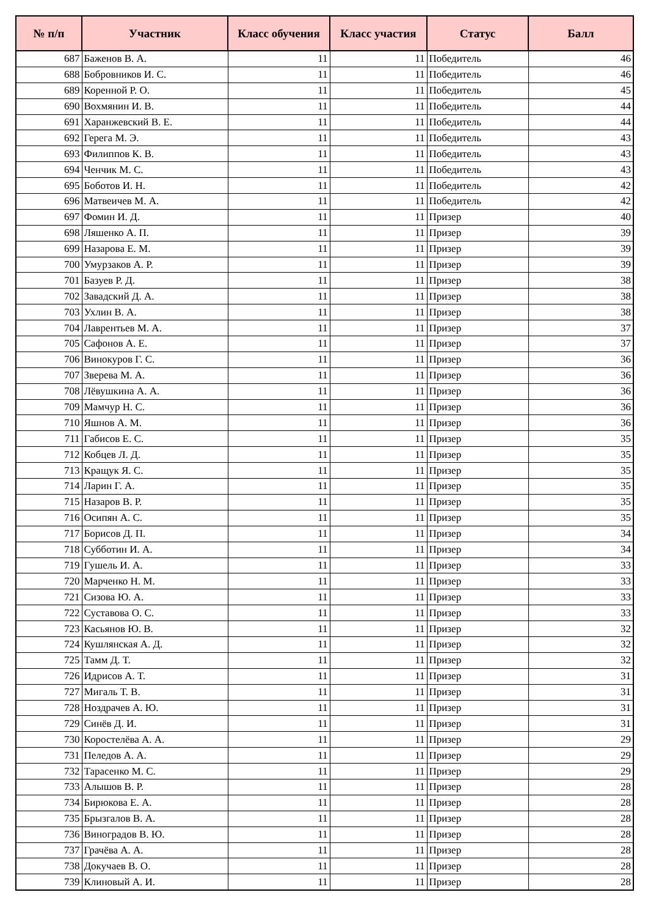| № п/п | Участник | Класс обучения | Класс участия | Статус | Балл |
| --- | --- | --- | --- | --- | --- |
| 687 | Баженов В. А. | 11 | 11 | Победитель | 46 |
| 688 | Бобровников И. С. | 11 | 11 | Победитель | 46 |
| 689 | Коренной Р. О. | 11 | 11 | Победитель | 45 |
| 690 | Вохмянин И. В. | 11 | 11 | Победитель | 44 |
| 691 | Харанжевский В. Е. | 11 | 11 | Победитель | 44 |
| 692 | Герега М. Э. | 11 | 11 | Победитель | 43 |
| 693 | Филиппов К. В. | 11 | 11 | Победитель | 43 |
| 694 | Ченчик М. С. | 11 | 11 | Победитель | 43 |
| 695 | Боботов И. Н. | 11 | 11 | Победитель | 42 |
| 696 | Матвеичев М. А. | 11 | 11 | Победитель | 42 |
| 697 | Фомин И. Д. | 11 | 11 | Призер | 40 |
| 698 | Ляшенко А. П. | 11 | 11 | Призер | 39 |
| 699 | Назарова Е. М. | 11 | 11 | Призер | 39 |
| 700 | Умурзаков А. Р. | 11 | 11 | Призер | 39 |
| 701 | Базуев Р. Д. | 11 | 11 | Призер | 38 |
| 702 | Завадский Д. А. | 11 | 11 | Призер | 38 |
| 703 | Ухлин В. А. | 11 | 11 | Призер | 38 |
| 704 | Лаврентьев М. А. | 11 | 11 | Призер | 37 |
| 705 | Сафонов А. Е. | 11 | 11 | Призер | 37 |
| 706 | Винокуров Г. С. | 11 | 11 | Призер | 36 |
| 707 | Зверева М. А. | 11 | 11 | Призер | 36 |
| 708 | Лёвушкина А. А. | 11 | 11 | Призер | 36 |
| 709 | Мамчур Н. С. | 11 | 11 | Призер | 36 |
| 710 | Яшнов А. М. | 11 | 11 | Призер | 36 |
| 711 | Габисов Е. С. | 11 | 11 | Призер | 35 |
| 712 | Кобцев Л. Д. | 11 | 11 | Призер | 35 |
| 713 | Кращук Я. С. | 11 | 11 | Призер | 35 |
| 714 | Ларин Г. А. | 11 | 11 | Призер | 35 |
| 715 | Назаров В. Р. | 11 | 11 | Призер | 35 |
| 716 | Осипян А. С. | 11 | 11 | Призер | 35 |
| 717 | Борисов Д. П. | 11 | 11 | Призер | 34 |
| 718 | Субботин И. А. | 11 | 11 | Призер | 34 |
| 719 | Гушель И. А. | 11 | 11 | Призер | 33 |
| 720 | Марченко Н. М. | 11 | 11 | Призер | 33 |
| 721 | Сизова Ю. А. | 11 | 11 | Призер | 33 |
| 722 | Суставова О. С. | 11 | 11 | Призер | 33 |
| 723 | Касьянов Ю. В. | 11 | 11 | Призер | 32 |
| 724 | Кушлянская А. Д. | 11 | 11 | Призер | 32 |
| 725 | Тамм Д. Т. | 11 | 11 | Призер | 32 |
| 726 | Идрисов А. Т. | 11 | 11 | Призер | 31 |
| 727 | Мигаль Т. В. | 11 | 11 | Призер | 31 |
| 728 | Ноздрачев А. Ю. | 11 | 11 | Призер | 31 |
| 729 | Синёв Д. И. | 11 | 11 | Призер | 31 |
| 730 | Коростелёва А. А. | 11 | 11 | Призер | 29 |
| 731 | Пеледов А. А. | 11 | 11 | Призер | 29 |
| 732 | Тарасенко М. С. | 11 | 11 | Призер | 29 |
| 733 | Алышов В. Р. | 11 | 11 | Призер | 28 |
| 734 | Бирюкова Е. А. | 11 | 11 | Призер | 28 |
| 735 | Брызгалов В. А. | 11 | 11 | Призер | 28 |
| 736 | Виноградов В. Ю. | 11 | 11 | Призер | 28 |
| 737 | Грачёва А. А. | 11 | 11 | Призер | 28 |
| 738 | Докучаев В. О. | 11 | 11 | Призер | 28 |
| 739 | Клиновый А. И. | 11 | 11 | Призер | 28 |